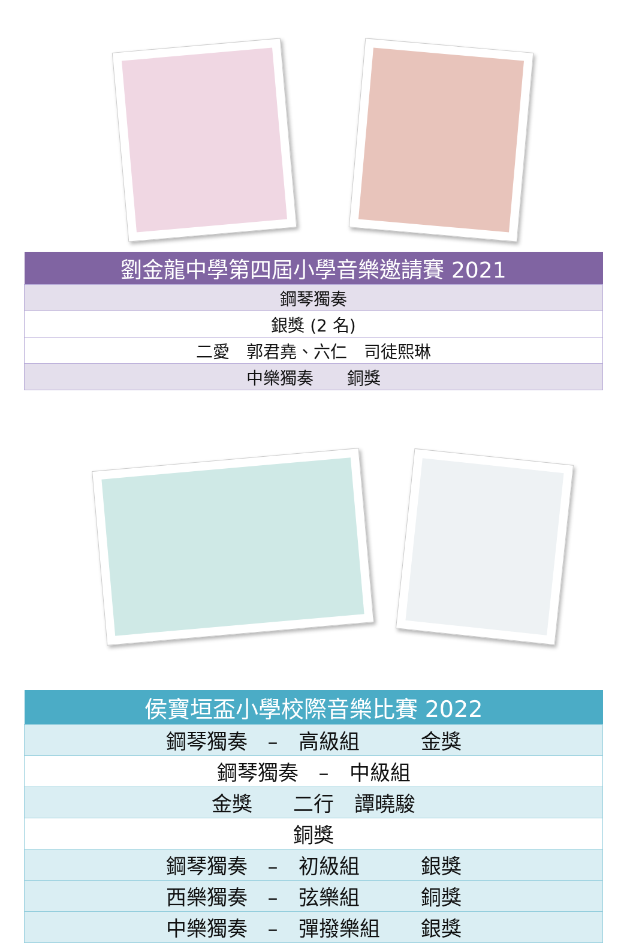| 劉金龍中學第四屆小學音樂邀請賽 2021 |
| --- |
| 鋼琴獨奏 |
| 銀獎 (2 名) |
| 二愛 郭君堯、六仁 司徒熙琳 |
| 中樂獨奏 銅獎 |
| 侯寶垣盃小學校際音樂比賽 2022 |
| --- |
| 鋼琴獨奏 – 高級組 金獎 |
| 鋼琴獨奏 – 中級組 |
| 金獎 二行 譚曉駿 |
| 銅獎 |
| 鋼琴獨奏 – 初級組 銀獎 |
| 西樂獨奏 – 弦樂組 銅獎 |
| 中樂獨奏 – 彈撥樂組 銀獎 |